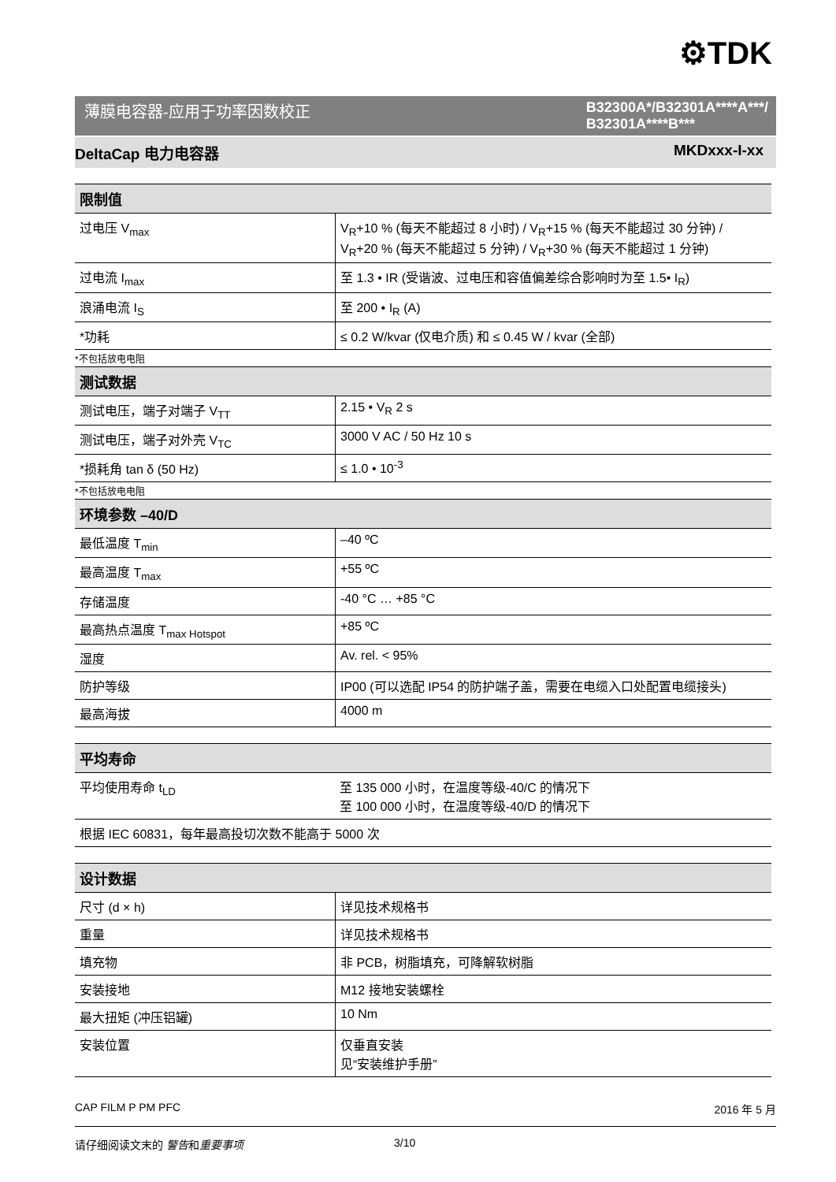⚙TDK
薄膜电容器-应用于功率因数校正 B32300A*/B32301A****A***/
B32301A****B***
DeltaCap 电力电容器 MKDxxx-I-xx
| 限制值 | |
| --- | --- |
| 过电压 V<sub>max</sub> | V<sub>R</sub>+10 % (每天不能超过 8 小时) / V<sub>R</sub>+15 % (每天不能超过 30 分钟) / V<sub>R</sub>+20 % (每天不能超过 5 分钟) / V<sub>R</sub>+30 % (每天不能超过 1 分钟) |
| 过电流 I<sub>max</sub> | 至 1.3 • IR (受谐波、过电压和容值偏差综合影响时为至 1.5• I<sub>R</sub>) |
| 浪涌电流 I<sub>S</sub> | 至 200 • I<sub>R</sub> (A) |
| *功耗 | ≤ 0.2 W/kvar (仅电介质) 和 ≤ 0.45 W / kvar (全部) |
| *不包括放电电阻 | |
| 测试数据 | |
| 测试电压，端子对端子 V<sub>TT</sub> | 2.15 • V<sub>R</sub> 2 s |
| 测试电压，端子对外壳 V<sub>TC</sub> | 3000 V AC / 50 Hz 10 s |
| *损耗角 tan δ (50 Hz) | ≤ 1.0 • 10<sup>-3</sup> |
| *不包括放电电阻 | |
| 环境参数 –40/D | |
| 最低温度 T<sub>min</sub> | –40 ºC |
| 最高温度 T<sub>max</sub> | +55 ºC |
| 存储温度 | -40 °C … +85 °C |
| 最高热点温度 T<sub>max Hotspot</sub> | +85 ºC |
| 湿度 | Av. rel. < 95% |
| 防护等级 | IP00 (可以选配 IP54 的防护端子盖，需要在电缆入口处配置电缆接头) |
| 最高海拔 | 4000 m |
| 平均寿命 | |
| --- | --- |
| 平均使用寿命 t<sub>LD</sub> | 至 135 000 小时，在温度等级-40/C 的情况下 至 100 000 小时，在温度等级-40/D 的情况下 |
| 根据 IEC 60831，每年最高投切次数不能高于 5000 次 | |
| 设计数据 | |
| --- | --- |
| 尺寸 (d × h) | 详见技术规格书 |
| 重量 | 详见技术规格书 |
| 填充物 | 非 PCB，树脂填充，可降解软树脂 |
| 安装接地 | M12 接地安装螺栓 |
| 最大扭矩 (冲压铝罐) | 10 Nm |
| 安装位置 | 仅垂直安装 见“安装维护手册” |
CAP FILM P PM PFC 2016 年 5 月
请仔细阅读文末的 警告和重要事项 3/10